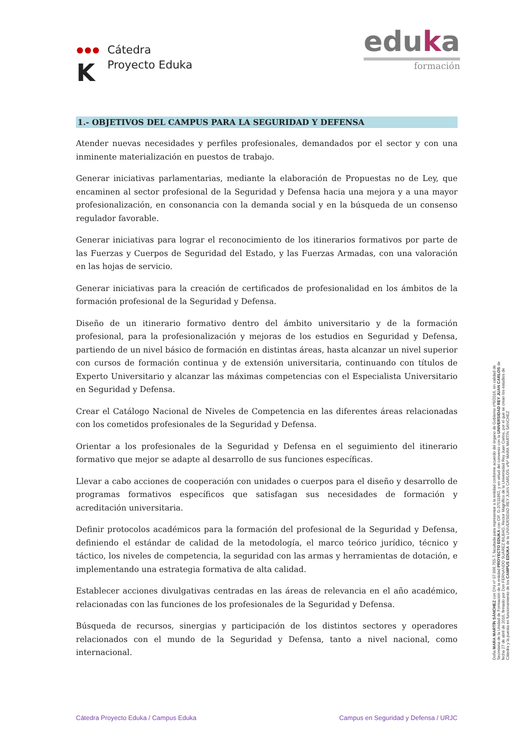●●●
K
Cátedra
Proyecto Eduka
eduka
formación
1.- OBJETIVOS DEL CAMPUS PARA LA SEGURIDAD Y DEFENSA
Atender nuevas necesidades y perfiles profesionales, demandados por el sector y con una inminente materialización en puestos de trabajo.
Generar iniciativas parlamentarias, mediante la elaboración de Propuestas no de Ley, que encaminen al sector profesional de la Seguridad y Defensa hacia una mejora y a una mayor profesionalización, en consonancia con la demanda social y en la búsqueda de un consenso regulador favorable.
Generar iniciativas para lograr el reconocimiento de los itinerarios formativos por parte de las Fuerzas y Cuerpos de Seguridad del Estado, y las Fuerzas Armadas, con una valoración en las hojas de servicio.
Generar iniciativas para la creación de certificados de profesionalidad en los ámbitos de la formación profesional de la Seguridad y Defensa.
Diseño de un itinerario formativo dentro del ámbito universitario y de la formación profesional, para la profesionalización y mejoras de los estudios en Seguridad y Defensa, partiendo de un nivel básico de formación en distintas áreas, hasta alcanzar un nivel superior con cursos de formación continua y de extensión universitaria, continuando con títulos de Experto Universitario y alcanzar las máximas competencias con el Especialista Universitario en Seguridad y Defensa.
Crear el Catálogo Nacional de Niveles de Competencia en las diferentes áreas relacionadas con los cometidos profesionales de la Seguridad y Defensa.
Orientar a los profesionales de la Seguridad y Defensa en el seguimiento del itinerario formativo que mejor se adapte al desarrollo de sus funciones específicas.
Llevar a cabo acciones de cooperación con unidades o cuerpos para el diseño y desarrollo de programas formativos específicos que satisfagan sus necesidades de formación y acreditación universitaria.
Definir protocolos académicos para la formación del profesional de la Seguridad y Defensa, definiendo el estándar de calidad de la metodología, el marco teórico jurídico, técnico y táctico, los niveles de competencia, la seguridad con las armas y herramientas de dotación, e implementando una estrategia formativa de alta calidad.
Establecer acciones divulgativas centradas en las áreas de relevancia en el año académico, relacionadas con las funciones de los profesionales de la Seguridad y Defensa.
Búsqueda de recursos, sinergias y participación de los distintos sectores y operadores relacionados con el mundo de la Seguridad y Defensa, tanto a nivel nacional, como internacional.
Doña MARA MARTÍN SÁNCHEZ con DNI nº 07.996.755-T, facultada para representar a la entidad conforme acuerdo del órgano de Gobierno nº6/2016, en calidad de Secretaria de la Unidad de Formación de la entidad PROYECTO EDUKA con CIF. G-37511862, y en virtud del convenio con la UNIVERSIDAD REY JUAN CARLOS de fecha 27 de abril de 2016, firmado por Don FERNANDO SUÁREZ BILBAO, Rector Magnífico de la Universidad Rey Juan Carlos, por el que se crean los estudios de Cátedra y la puesta en funcionamiento de los CAMPUS EDUKA de la UNIVERSIDAD REY JUAN CARLOS. vºbº MARA MARTÍN SÁNCHEZ
Cátedra Proyecto Eduka / Campus Eduka Campus en Seguridad y Defensa / URJC